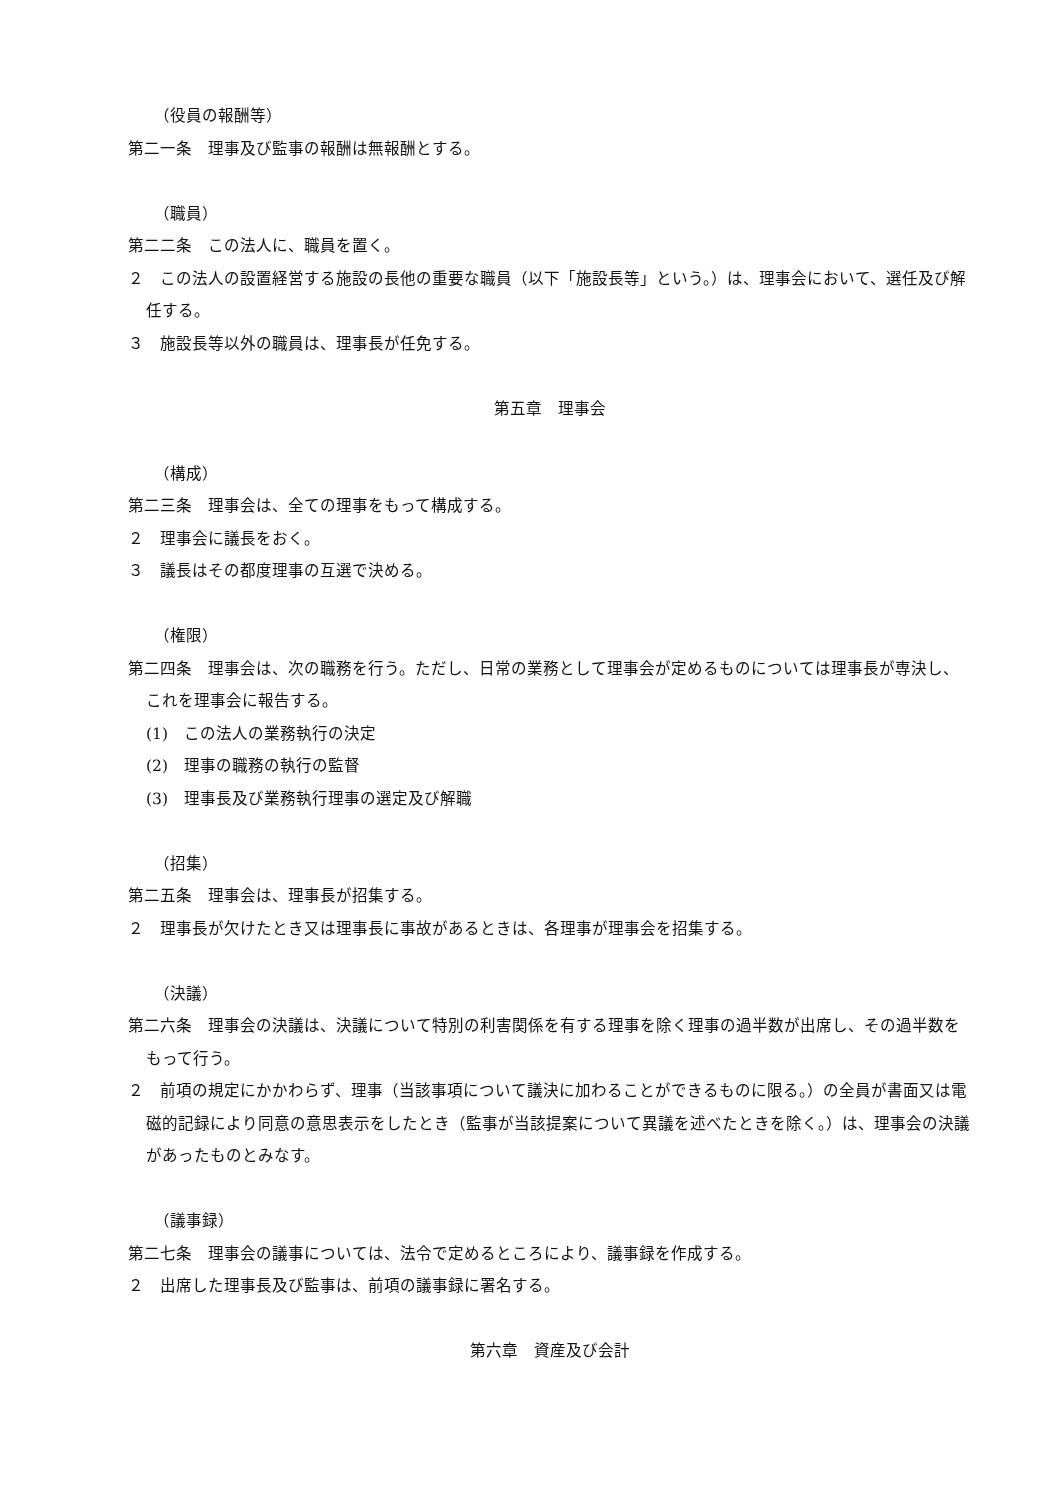（役員の報酬等）
第二一条　理事及び監事の報酬は無報酬とする。
（職員）
第二二条　この法人に、職員を置く。
２　この法人の設置経営する施設の長他の重要な職員（以下「施設長等」という。）は、理事会において、選任及び解任する。
３　施設長等以外の職員は、理事長が任免する。
第五章　理事会
（構成）
第二三条　理事会は、全ての理事をもって構成する。
２　理事会に議長をおく。
３　議長はその都度理事の互選で決める。
（権限）
第二四条　理事会は、次の職務を行う。ただし、日常の業務として理事会が定めるものについては理事長が専決し、これを理事会に報告する。
(1)　この法人の業務執行の決定
(2)　理事の職務の執行の監督
(3)　理事長及び業務執行理事の選定及び解職
（招集）
第二五条　理事会は、理事長が招集する。
２　理事長が欠けたとき又は理事長に事故があるときは、各理事が理事会を招集する。
（決議）
第二六条　理事会の決議は、決議について特別の利害関係を有する理事を除く理事の過半数が出席し、その過半数をもって行う。
２　前項の規定にかかわらず、理事（当該事項について議決に加わることができるものに限る。）の全員が書面又は電磁的記録により同意の意思表示をしたとき（監事が当該提案について異議を述べたときを除く。）は、理事会の決議があったものとみなす。
（議事録）
第二七条　理事会の議事については、法令で定めるところにより、議事録を作成する。
２　出席した理事長及び監事は、前項の議事録に署名する。
第六章　資産及び会計